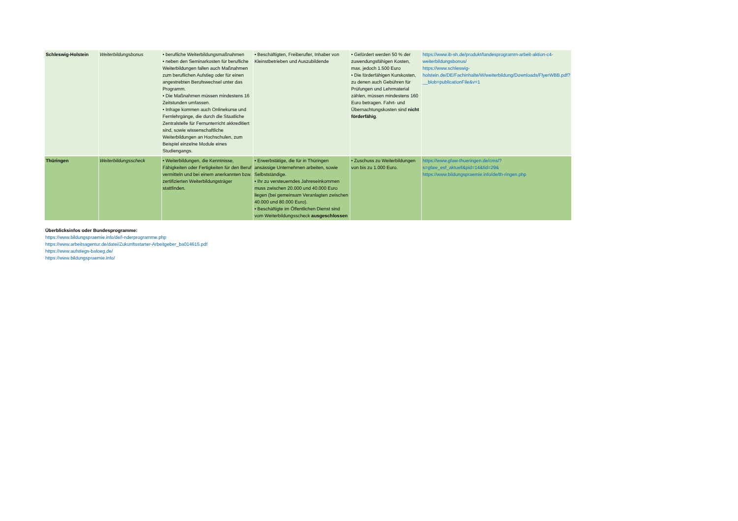| Schleswig-Holstein | Weiterbildungsbonus | • berufliche Weiterbildungsmaßnahmen • neben den Seminarkosten für berufliche Weiterbildungen fallen auch Maßnahmen zum beruflichen Aufstieg oder für einen angestrebten Berufswechsel unter das Programm. • Die Maßnahmen müssen mindestens 16 Zeitstunden umfassen. • Infrage kommen auch Onlinekurse und Fernlehrgänge, die durch die Staatliche Zentralstelle für Fernunterricht akkreditiert sind, sowie wissenschaftliche Weiterbildungen an Hochschulen, zum Beispiel einzelne Module eines Studiengangs. | • Beschäftigten, Freiberufler, Inhaber von Kleinstbetrieben und Auszubildende | • Gefördert werden 50 % der zuwendungsfähigen Kosten, max. jedoch 1.500 Euro • Die förderfähigen Kurskosten, zu denen auch Gebühren für Prüfungen und Lehrmaterial zählen, müssen mindestens 160 Euro betragen. Fahrt- und Übernachtungskosten sind nicht förderfähig . | https://www.ib-sh.de/produkt/landesprogramm-arbeit-aktion-c4-weiterbildungsbonus/ https://www.schleswig-holstein.de/DE/Fachinhalte/W/weiterbildung/Downloads/FlyerWBB.pdf?__blob=publicationFile&v=1 |
| Thüringen | Weiterbildungsscheck | • Weiterbildungen, die Kenntnisse, Fähigkeiten oder Fertigkeiten für den Beruf vermitteln und bei einem anerkannten bzw. zertifizierten Weiterbildungsträger stattfinden. | • Erwerbstätige, die für in Thüringen ansässige Unternehmen arbeiten, sowie Selbstständige. • Ihr zu versteuerndes Jahreseinkommen muss zwischen 20.000 und 40.000 Euro liegen (bei gemeinsam Veranlagten zwischen 40.000 und 80.000 Euro). • Beschäftigte im Öffentlichen Dienst sind vom Weiterbildungsscheck ausgeschlossen | • Zuschuss zu Weiterbildungen von bis zu 1.000 Euro. | https://www.gfaw-thueringen.de/cms/?s=gfaw_esf_aktuell&pid=14&fid=29& https://www.bildungspraemie.info/de/th-ringen.php |
Überblicksinfos oder Bundesprogramme:
https://www.bildungspraemie.info/de/l-nderprogramme.php
https://www.arbeitsagentur.de/datei/Zukunftsstarter-Arbeitgeber_ba014615.pdf
https://www.aufstiegs-bafoeg.de/
https://www.bildungspraemie.info/